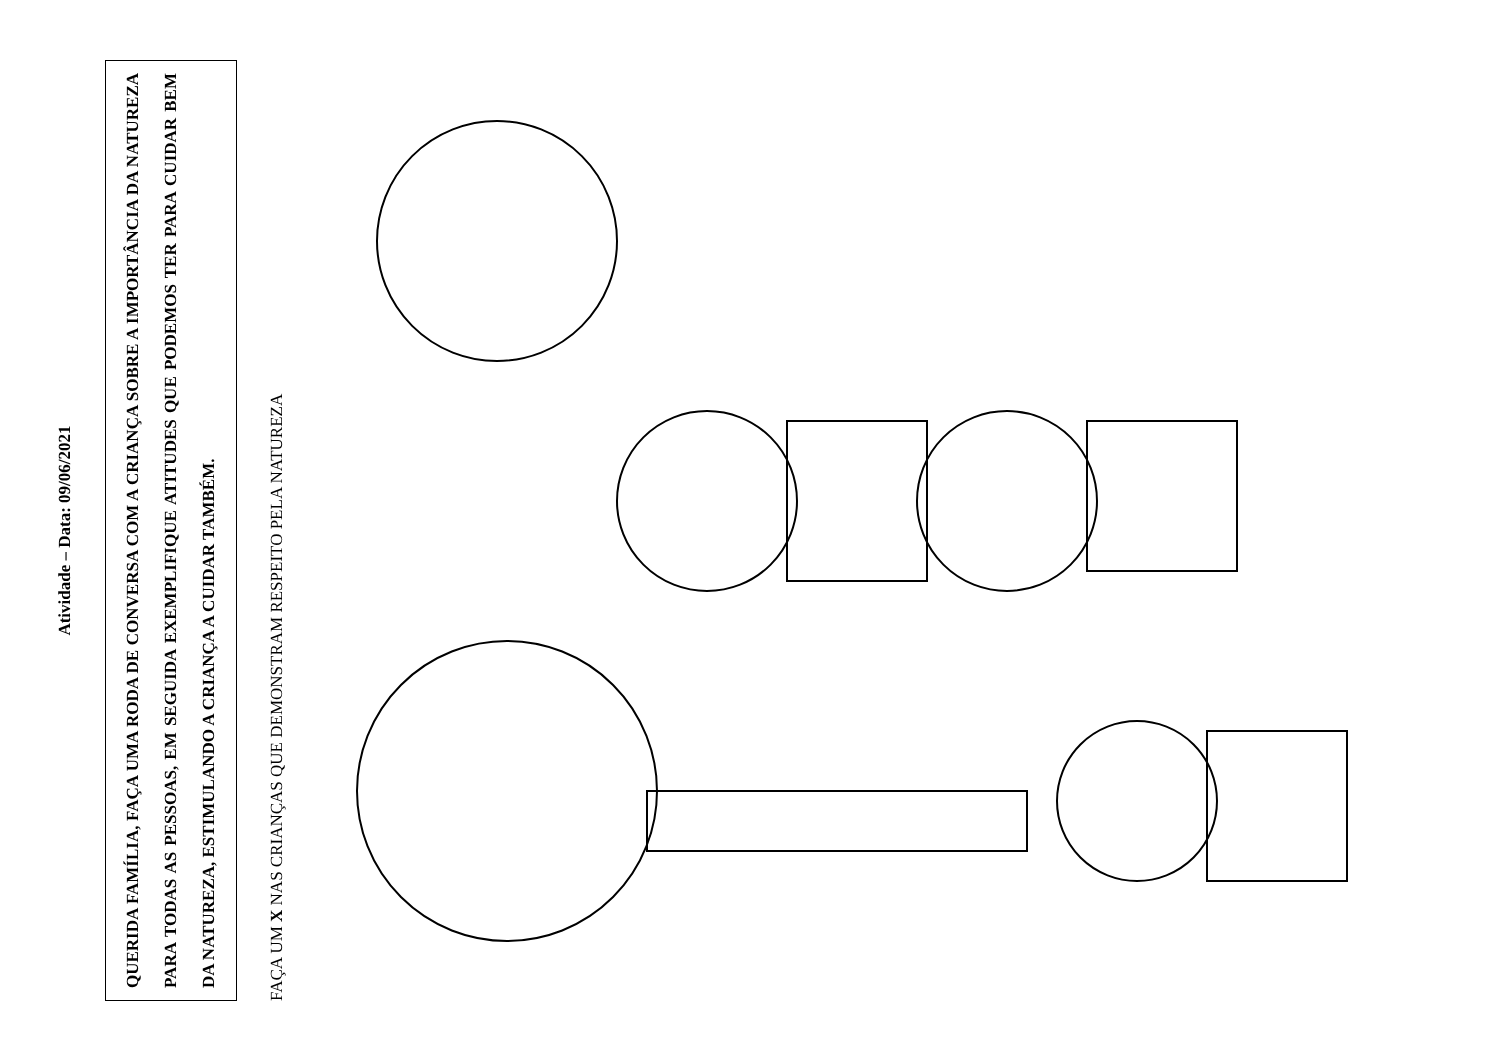Atividade – Data: 09/06/2021
QUERIDA FAMÍLIA, FAÇA UMA RODA DE CONVERSA COM A CRIANÇA SOBRE A IMPORTÂNCIA DA NATUREZA PARA TODAS AS PESSOAS, EM SEGUIDA EXEMPLIFIQUE ATITUDES QUE PODEMOS TER PARA CUIDAR BEM DA NATUREZA, ESTIMULANDO A CRIANÇA A CUIDAR TAMBÉM.
FAÇA UM X NAS CRIANÇAS QUE DEMONSTRAM RESPEITO PELA NATUREZA